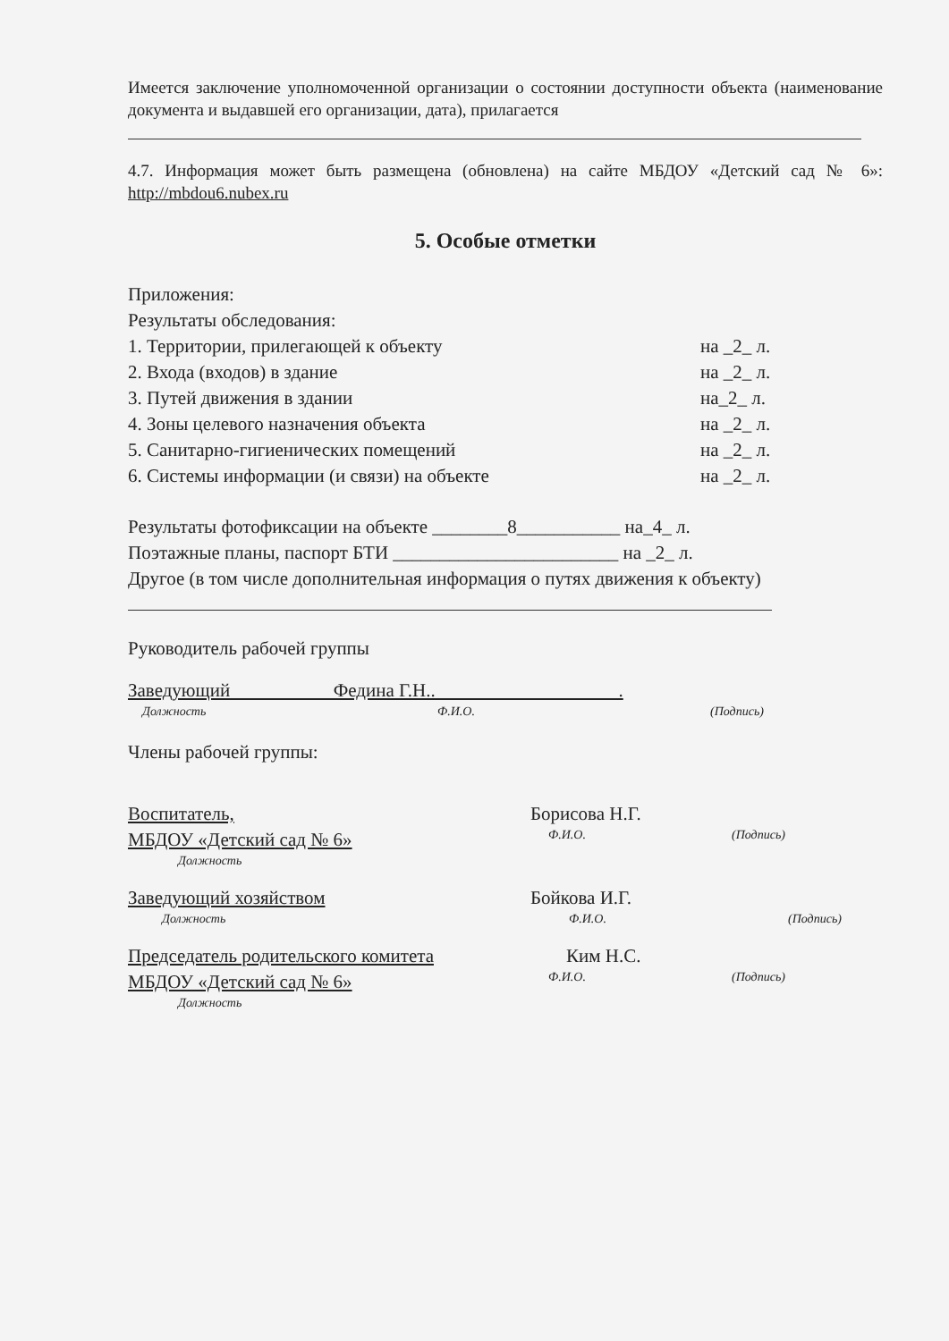Имеется заключение уполномоченной организации о состоянии доступности объекта (наименование документа и выдавшей его организации, дата), прилагается
4.7. Информация может быть размещена (обновлена) на сайте МБДОУ «Детский сад № 6»: http://mbdou6.nubex.ru
5. Особые отметки
Приложения:
Результаты обследования:
1. Территории, прилегающей к объекту на _2_ л.
2. Входа (входов) в здание на _2_ л.
3. Путей движения в здании на_2_ л.
4. Зоны целевого назначения объекта на _2_ л.
5. Санитарно-гигиенических помещений на _2_ л.
6. Системы информации (и связи) на объекте на _2_ л.
Результаты фотофиксации на объекте ________8___________ на_4_ л.
Поэтажные планы, паспорт БТИ ________________________ на _2_ л.
Другое (в том числе дополнительная информация о путях движения к объекту)
Руководитель рабочей группы
Заведующий Федина Г.Н.. .
Должность Ф.И.О. (Подпись)
Члены рабочей группы:
Воспитатель, Борисова Н.Г.
МБДОУ «Детский сад № 6» Ф.И.О. (Подпись)
Должность
Заведующий хозяйством Бойкова И.Г.
Должность Ф.И.О. (Подпись)
Председатель родительского комитета Ким Н.С.
МБДОУ «Детский сад № 6» Ф.И.О. (Подпись)
Должность